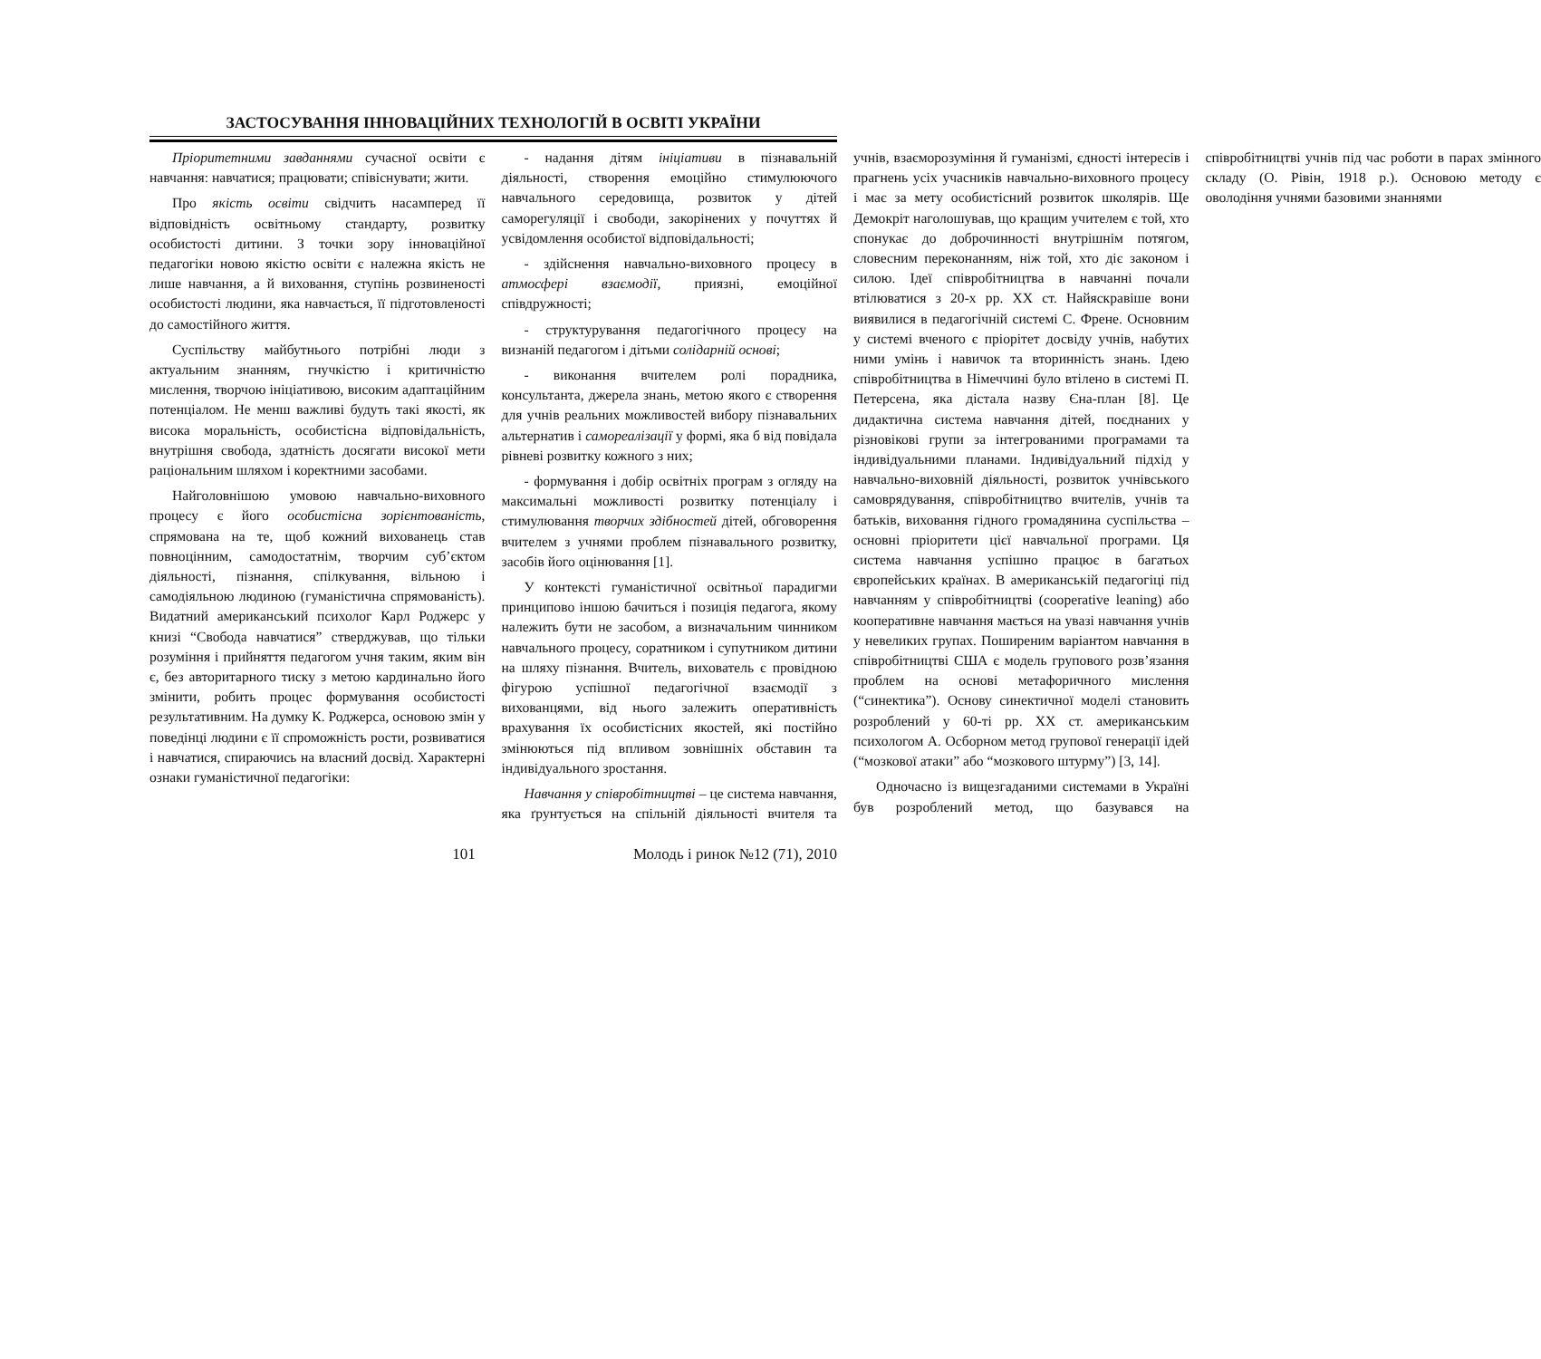ЗАСТОСУВАННЯ ІННОВАЦІЙНИХ ТЕХНОЛОГІЙ В ОСВІТІ УКРАЇНИ
Пріоритетними завданнями сучасної освіти є навчання: навчатися; працювати; співіснувати; жити.
Про якість освіти свідчить насамперед її відповідність освітньому стандарту, розвитку особистості дитини. З точки зору інноваційної педагогіки новою якістю освіти є належна якість не лише навчання, а й виховання, ступінь розвиненості особистості людини, яка навчається, її підготовленості до самостійного життя.
Суспільству майбутнього потрібні люди з актуальним знанням, гнучкістю і критичністю мислення, творчою ініціативою, високим адаптаційним потенціалом. Не менш важливі будуть такі якості, як висока моральність, особистісна відповідальність, внутрішня свобода, здатність досягати високої мети раціональним шляхом і коректними засобами.
Найголовнішою умовою навчально-виховного процесу є його особистісна зорієнтованість, спрямована на те, щоб кожний вихованець став повноцінним, самодостатнім, творчим суб’єктом діяльності, пізнання, спілкування, вільною і самодіяльною людиною (гуманістична спрямованість). Видатний американський психолог Карл Роджерс у книзі “Свобода навчатися” стверджував, що тільки розуміння і прийняття педагогом учня таким, яким він є, без авторитарного тиску з метою кардинально його змінити, робить процес формування особистості результативним. На думку К. Роджерса, основою змін у поведінці людини є її спроможність рости, розвиватися і навчатися, спираючись на власний досвід. Характерні ознаки гуманістичної педагогіки:
- надання дітям ініціативи в пізнавальній діяльності, створення емоційно стимулюючого навчального середовища, розвиток у дітей саморегуляції і свободи, закорінених у почуттях й усвідомлення особистої відповідальності;
- здійснення навчально-виховного процесу в атмосфері взаємодії, приязні, емоційної співдружності;
- структурування педагогічного процесу на визнаній педагогом і дітьми солідарній основі;
- виконання вчителем ролі порадника, консультанта, джерела знань, метою якого є створення для учнів реальних можливостей вибору пізнавальних альтернатив і самореалізації у формі, яка б від повідала рівневі розвитку кожного з них;
- формування і добір освітніх програм з огляду на максимальні можливості розвитку потенціалу і стимулювання творчих здібностей дітей, обговорення вчителем з учнями проблем пізнавального розвитку, засобів його оцінювання [1].
У контексті гуманістичної освітньої парадигми принципово іншою бачиться і позиція педагога, якому належить бути не засобом, а визначальним чинником навчального процесу, соратником і супутником дитини на шляху пізнання. Вчитель, вихователь є провідною фігурою успішної педагогічної взаємодії з вихованцями, від нього залежить оперативність врахування їх особистісних якостей, які постійно змінюються під впливом зовнішніх обставин та індивідуального зростання.
Навчання у співробітництві – це система навчання, яка ґрунтується на спільній діяльності вчителя та учнів, взаєморозуміння й гуманізмі, єдності інтересів і прагнень усіх учасників навчально-виховного процесу і має за мету особистісний розвиток школярів. Ще Демокріт наголошував, що кращим учителем є той, хто спонукає до доброчинності внутрішнім потягом, словесним переконанням, ніж той, хто діє законом і силою. Ідеї співробітництва в навчанні почали втілюватися з 20-х рр. XX ст. Найяскравіше вони виявилися в педагогічній системі С. Френе. Основним у системі вченого є пріорітет досвіду учнів, набутих ними умінь і навичок та вторинність знань. Ідею співробітництва в Німеччині було втілено в системі П. Петерсена, яка дістала назву Єна-план [8]. Це дидактична система навчання дітей, поєднаних у різновікові групи за інтегрованими програмами та індивідуальними планами. Індивідуальний підхід у навчально-виховній діяльності, розвиток учнівського самоврядування, співробітництво вчителів, учнів та батьків, виховання гідного громадянина суспільства – основні пріоритети цієї навчальної програми. Ця система навчання успішно працює в багатьох європейських країнах. В американській педагогіці під навчанням у співробітництві (cooperative leaning) або кооперативне навчання мається на увазі навчання учнів у невеликих групах. Поширеним варіантом навчання в співробітництві США є модель групового розв’язання проблем на основі метафоричного мислення (“синектика”). Основу синектичної моделі становить розроблений у 60-ті рр. XX ст. американським психологом А. Осборном метод групової генерації ідей (“мозкової атаки” або “мозкового штурму”) [3, 14].
Одночасно із вищезгаданими системами в Україні був розроблений метод, що базувався на співробітництві учнів під час роботи в парах змінного складу (О. Рівін, 1918 р.). Основою методу є оволодіння учнями базовими знаннями
101 Молодь і ринок №12 (71), 2010